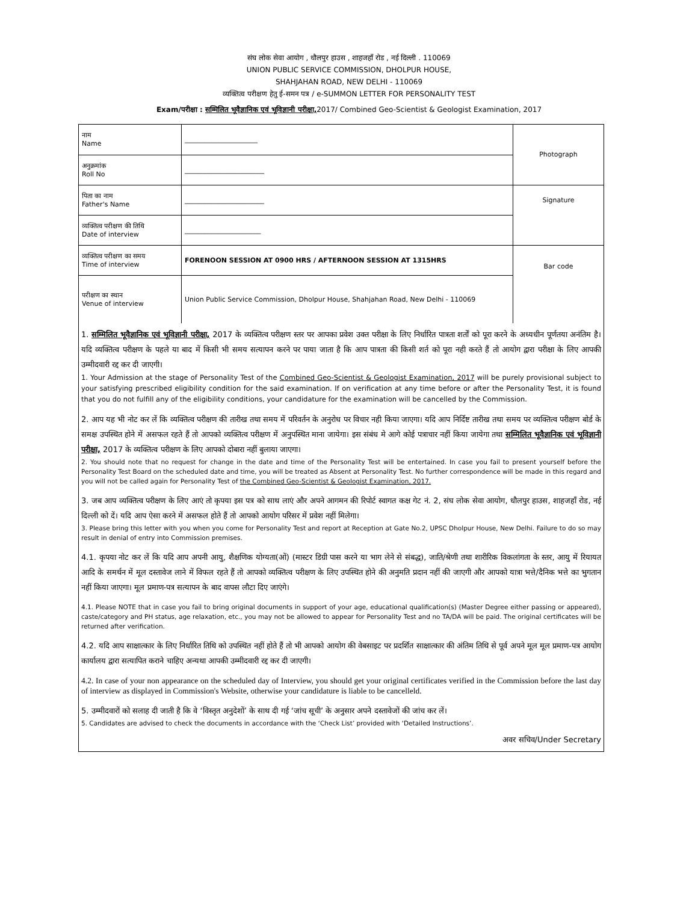संघ लोक सेवा आयोग , धौलपुर हाउस , शाहजहाँ रोड , नई दिल्ली . 110069
UNION PUBLIC SERVICE COMMISSION, DHOLPUR HOUSE,
SHAHJAHAN ROAD, NEW DELHI - 110069
व्यक्तित्व परीक्षण हेतु ई-समन पत्र / e-SUMMON LETTER FOR PERSONALITY TEST
Exam/परीक्षा : सम्मिलित भूवैज्ञानिक एवं भूविज्ञानी परीक्षा, 2017/ Combined Geo-Scientist & Geologist Examination, 2017
| नाम Name | ______________________ | Photograph |
| अनुक्रमांक Roll No | ________________________ | |
| पिता का नाम Father's Name | ________________________ | Signature |
| व्यक्तित्व परीक्षण की तिथि Date of interview | _______________________ | |
| व्यक्तित्व परीक्षण का समय Time of interview | FORENOON SESSION AT 0900 HRS / AFTERNOON SESSION AT 1315HRS | Bar code |
| परीक्षण का स्थान Venue of interview | Union Public Service Commission, Dholpur House, Shahjahan Road, New Delhi - 110069 | |
1. सम्मिलित भूवैज्ञानिक एवं भूविज्ञानी परीक्षा, 2017 के व्यक्तित्व परीक्षण स्तर पर आपका प्रवेश उक्त परीक्षा के लिए निर्धारित पात्रता शर्तों को पूरा करने के अध्यधीन पूर्णतया अनंतिम है। यदि व्यक्तित्व परीक्षण के पहले या बाद में किसी भी समय सत्यापन करने पर पाया जाता है कि आप पात्रता की किसी शर्त को पूरा नही करते हैं तो आयोग द्वारा परीक्षा के लिए आपकी उम्मीदवारी रद्द कर दी जाएगी।
1. Your Admission at the stage of Personality Test of the Combined Geo-Scientist & Geologist Examination, 2017 will be purely provisional subject to your satisfying prescribed eligibility condition for the said examination. If on verification at any time before or after the Personality Test, it is found that you do not fulfill any of the eligibility conditions, your candidature for the examination will be cancelled by the Commission.
2. आप यह भी नोट कर लें कि व्यक्तित्व परीक्षण की तारीख तथा समय में परिवर्तन के अनुरोध पर विचार नही किया जाएगा। यदि आप निर्दिष्ट तारीख तथा समय पर व्यक्तित्व परीक्षण बोर्ड के समक्ष उपस्थित होने में असफल रहते हैं तो आपको व्यक्तित्व परीक्षण में अनुपस्थित माना जायेगा। इस संबंध मे आगे कोई पत्राचार नहीं किया जायेगा तथा सम्मिलित भूवैज्ञानिक एवं भूविज्ञानी परीक्षा, 2017 के व्यक्तित्व परीक्षण के लिए आपको दोबारा नहीं बुलाया जाएगा।
2. You should note that no request for change in the date and time of the Personality Test will be entertained. In case you fail to present yourself before the Personality Test Board on the scheduled date and time, you will be treated as Absent at Personality Test. No further correspondence will be made in this regard and you will not be called again for Personality Test of the Combined Geo-Scientist & Geologist Examination, 2017.
3. जब आप व्यक्तित्व परीक्षण के लिए आएं तो कृपया इस पत्र को साथ लाएं और अपने आगमन की रिपोर्ट स्वागत कक्ष गेट नं. 2, संघ लोक सेवा आयोग, धौलपुर हाउस, शाहजहाँ रोड, नई दिल्ली को दें। यदि आप ऐसा करने में असफल होते हैं तो आपको आयोग परिसर में प्रवेश नहीं मिलेगा।
3. Please bring this letter with you when you come for Personality Test and report at Reception at Gate No.2, UPSC Dholpur House, New Delhi. Failure to do so may result in denial of entry into Commission premises.
4.1. कृपया नोट कर लें कि यदि आप अपनी आयु, शैक्षणिक योग्यता(ओं) (मास्टर डिग्री पास करने या भाग लेने से संबद्ध), जाति/श्रेणी तथा शारीरिक विकलांगता के स्तर, आयु में रियायत आदि के समर्थन में मूल दस्तावेज लाने में विफल रहते हैं तो आपको व्यक्तित्व परीक्षण के लिए उपस्थित होने की अनुमति प्रदान नहीं की जाएगी और आपको यात्रा भत्ते/दैनिक भत्ते का भुगतान नहीं किया जाएगा। मूल प्रमाण-पत्र सत्यापन के बाद वापस लौटा दिए जाएंगे।
4.1. Please NOTE that in case you fail to bring original documents in support of your age, educational qualification(s) (Master Degree either passing or appeared), caste/category and PH status, age relaxation, etc., you may not be allowed to appear for Personality Test and no TA/DA will be paid. The original certificates will be returned after verification.
4.2. यदि आप साक्षात्कार के लिए निर्धारित तिथि को उपस्थित नहीं होते हैं तो भी आपको आयोग की वेबसाइट पर प्रदर्शित साक्षात्कार की अंतिम तिथि से पूर्व अपने मूल मूल प्रमाण-पत्र आयोग कार्यालय द्वारा सत्यापित कराने चाहिए अन्यथा आपकी उम्मीदवारी रद्द कर दी जाएगी।
4.2. In case of your non appearance on the scheduled day of Interview, you should get your original certificates verified in the Commission before the last day of interview as displayed in Commission's Website, otherwise your candidature is liable to be cancelleld.
5. उम्मीदवारों को सलाह दी जाती है कि वे ‘विस्तृत अनुदेशों’ के साथ दी गई ‘जांच सूची’ के अनुसार अपने दस्तावेजों की जांच कर लें।
5. Candidates are advised to check the documents in accordance with the ‘Check List’ provided with ‘Detailed Instructions’.
अवर सचिव/Under Secretary